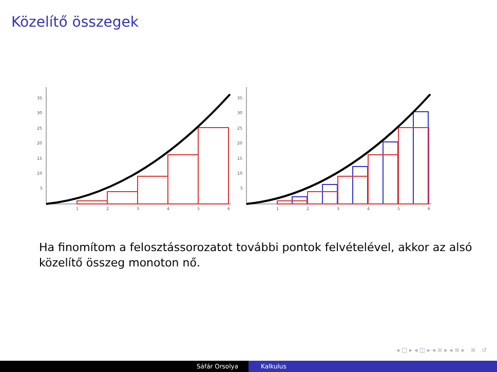Közelítő összegek
1
2
3
4
5
6
35
30
25
20
15
10
5
1
2
3
4
5
6
35
30
25
20
15
10
5
Ha finomítom a felosztássorozatot további pontok felvételével, akkor az alsó közelítő összeg monoton nő.
◂ □ ▸ ◂ ◫ ▸ ◂ ≡ ▸ ◂ ≡ ▸ ≡ ↺
Sáfár Orsolya Kalkulus